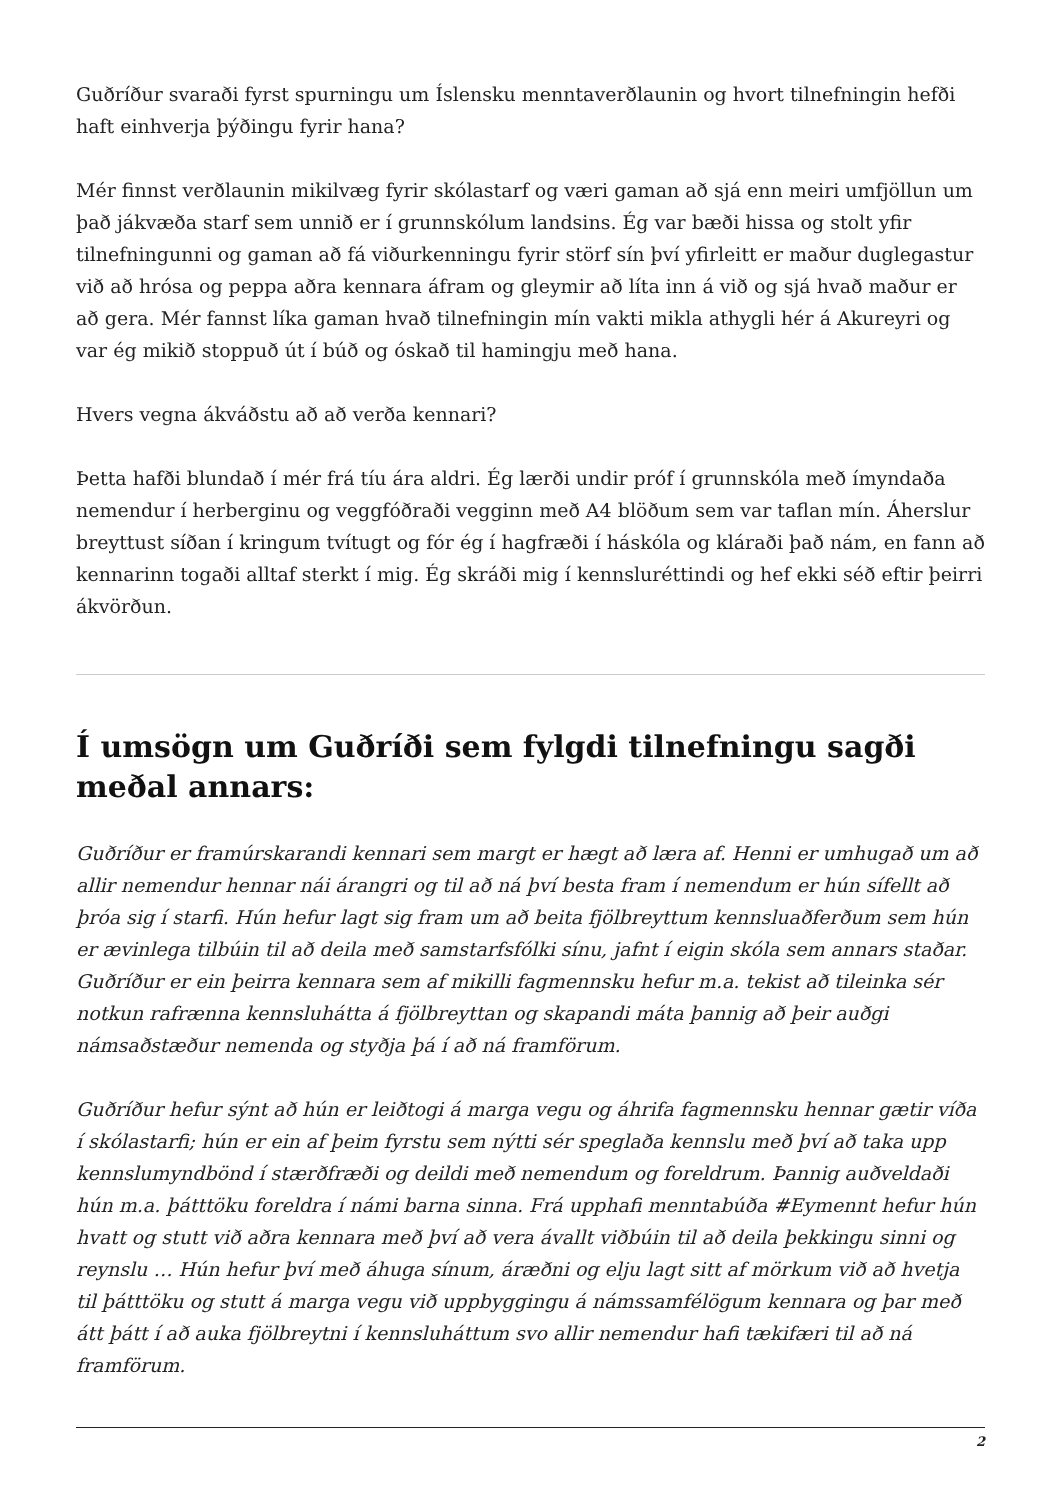Guðríður svaraði fyrst spurningu um Íslensku menntaverðlaunin og hvort tilnefningin hefði haft einhverja þýðingu fyrir hana?
Mér finnst verðlaunin mikilvæg fyrir skólastarf og væri gaman að sjá enn meiri umfjöllun um það jákvæða starf sem unnið er í grunnskólum landsins. Ég var bæði hissa og stolt yfir tilnefningunni og gaman að fá viðurkenningu fyrir störf sín því yfirleitt er maður duglegastur við að hrósa og peppa aðra kennara áfram og gleymir að líta inn á við og sjá hvað maður er að gera. Mér fannst líka gaman hvað tilnefningin mín vakti mikla athygli hér á Akureyri og var ég mikið stoppuð út í búð og óskað til hamingju með hana.
Hvers vegna ákváðstu að að verða kennari?
Þetta hafði blundað í mér frá tíu ára aldri. Ég lærði undir próf í grunnskóla með ímyndaða nemendur í herberginu og veggfóðraði vegginn með A4 blöðum sem var taflan mín. Áherslur breyttust síðan í kringum tvítugt og fór ég í hagfræði í háskóla og kláraði það nám, en fann að kennarinn togaði alltaf sterkt í mig. Ég skráði mig í kennsluréttindi og hef ekki séð eftir þeirri ákvörðun.
Í umsögn um Guðríði sem fylgdi tilnefningu sagði meðal annars:
Guðríður er framúrskarandi kennari sem margt er hægt að læra af. Henni er umhugað um að allir nemendur hennar nái árangri og til að ná því besta fram í nemendum er hún sífellt að þróa sig í starfi. Hún hefur lagt sig fram um að beita fjölbreyttum kennsluaðferðum sem hún er ævinlega tilbúin til að deila með samstarfsfólki sínu, jafnt í eigin skóla sem annars staðar. Guðríður er ein þeirra kennara sem af mikilli fagmennsku hefur m.a. tekist að tileinka sér notkun rafrænna kennsluhátta á fjölbreyttan og skapandi máta þannig að þeir auðgi námsaðstæður nemenda og styðja þá í að ná framförum.
Guðríður hefur sýnt að hún er leiðtogi á marga vegu og áhrifa fagmennsku hennar gætir víða í skólastarfi; hún er ein af þeim fyrstu sem nýtti sér speglaða kennslu með því að taka upp kennslumyndbönd í stærðfræði og deildi með nemendum og foreldrum. Þannig auðveldaði hún m.a. þátttöku foreldra í námi barna sinna. Frá upphafi menntabúða #Eymennt hefur hún hvatt og stutt við aðra kennara með því að vera ávallt viðbúin til að deila þekkingu sinni og reynslu … Hún hefur því með áhuga sínum, áræðni og elju lagt sitt af mörkum við að hvetja til þátttöku og stutt á marga vegu við uppbyggingu á námssamfélögum kennara og þar með átt þátt í að auka fjölbreytni í kennsluháttum svo allir nemendur hafi tækifæri til að ná framförum.
2